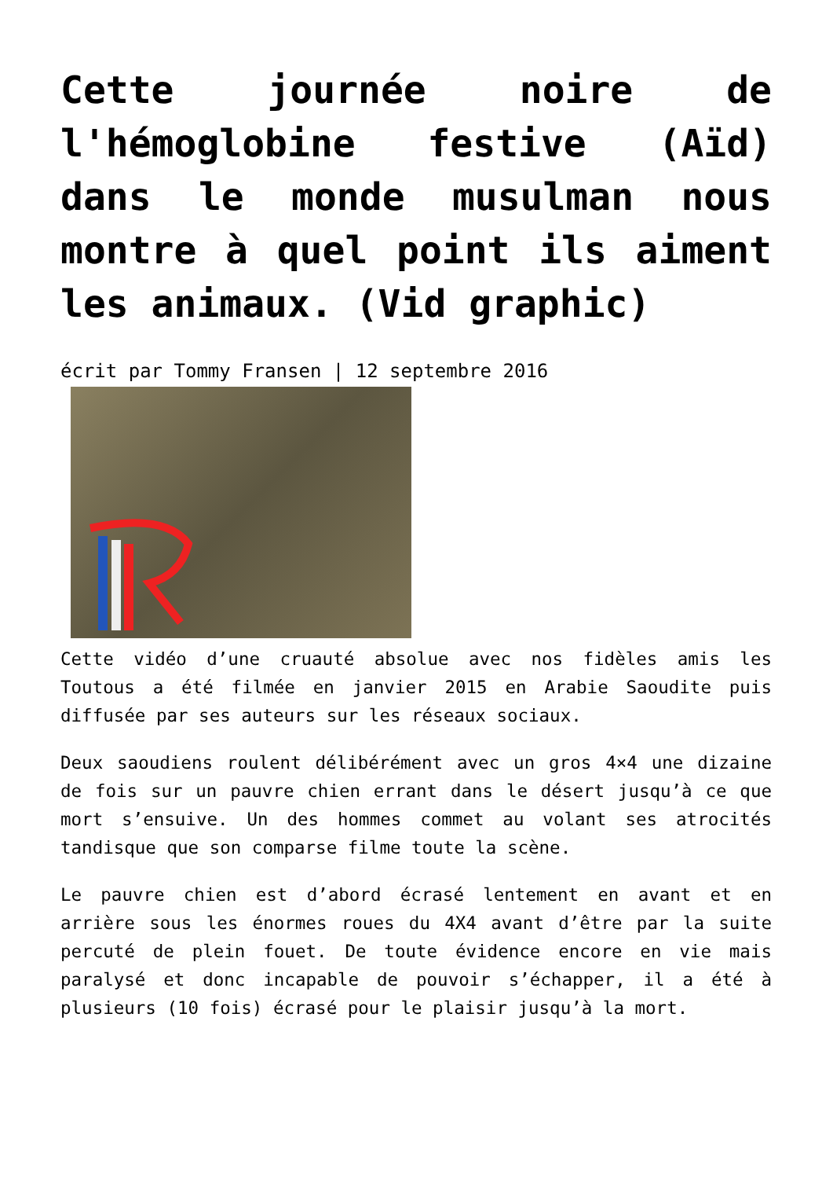Cette journée noire de l'hémoglobine festive (Aïd) dans le monde musulman nous montre à quel point ils aiment les animaux. (Vid graphic)
écrit par Tommy Fransen | 12 septembre 2016
Cette vidéo d’une cruauté absolue avec nos fidèles amis les Toutous a été filmée en janvier 2015 en Arabie Saoudite puis diffusée par ses auteurs sur les réseaux sociaux.
Deux saoudiens roulent délibérément avec un gros 4×4 une dizaine de fois sur un pauvre chien errant dans le désert jusqu’à ce que mort s’ensuive. Un des hommes commet au volant ses atrocités tandisque que son comparse filme toute la scène.
Le pauvre chien est d’abord écrasé lentement en avant et en arrière sous les énormes roues du 4X4 avant d’être par la suite percuté de plein fouet. De toute évidence encore en vie mais paralysé et donc incapable de pouvoir s’échapper, il a été à plusieurs (10 fois) écrasé pour le plaisir jusqu’à la mort.